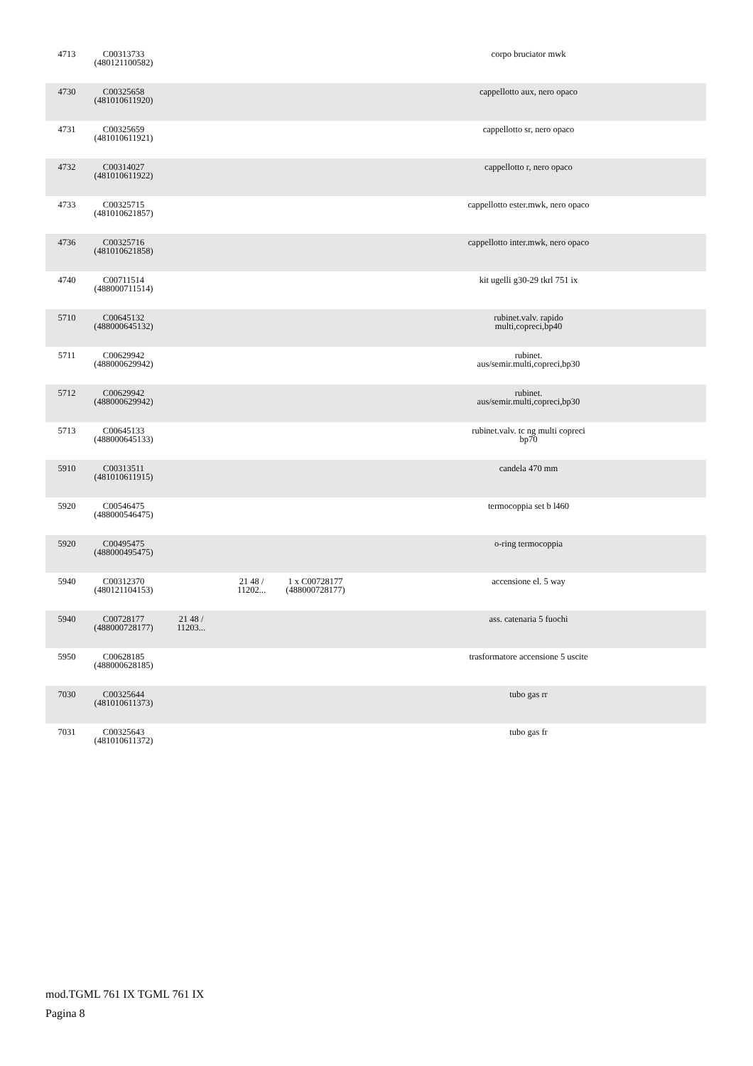| 4713 | C00313733 (480121100582) | | | | corpo bruciator mwk |
| 4730 | C00325658 (481010611920) | | | | cappellotto aux, nero opaco |
| 4731 | C00325659 (481010611921) | | | | cappellotto sr, nero opaco |
| 4732 | C00314027 (481010611922) | | | | cappellotto r, nero opaco |
| 4733 | C00325715 (481010621857) | | | | cappellotto ester.mwk, nero opaco |
| 4736 | C00325716 (481010621858) | | | | cappellotto inter.mwk, nero opaco |
| 4740 | C00711514 (488000711514) | | | | kit ugelli g30-29 tkrl 751 ix |
| 5710 | C00645132 (488000645132) | | | | rubinet.valv. rapido multi,copreci,bp40 |
| 5711 | C00629942 (488000629942) | | | | rubinet. aus/semir.multi,copreci,bp30 |
| 5712 | C00629942 (488000629942) | | | | rubinet. aus/semir.multi,copreci,bp30 |
| 5713 | C00645133 (488000645133) | | | | rubinet.valv. tc ng multi copreci bp70 |
| 5910 | C00313511 (481010611915) | | | | candela 470 mm |
| 5920 | C00546475 (488000546475) | | | | termocoppia set b l460 |
| 5920 | C00495475 (488000495475) | | | | o-ring termocoppia |
| 5940 | C00312370 (480121104153) | | 21 48 / 11202... | 1 x C00728177 (488000728177) | accensione el. 5 way |
| 5940 | C00728177 (488000728177) | 21 48 / 11203... | | | ass. catenaria 5 fuochi |
| 5950 | C00628185 (488000628185) | | | | trasformatore accensione 5 uscite |
| 7030 | C00325644 (481010611373) | | | | tubo gas rr |
| 7031 | C00325643 (481010611372) | | | | tubo gas fr |
mod.TGML 761 IX TGML 761 IX
Pagina 8